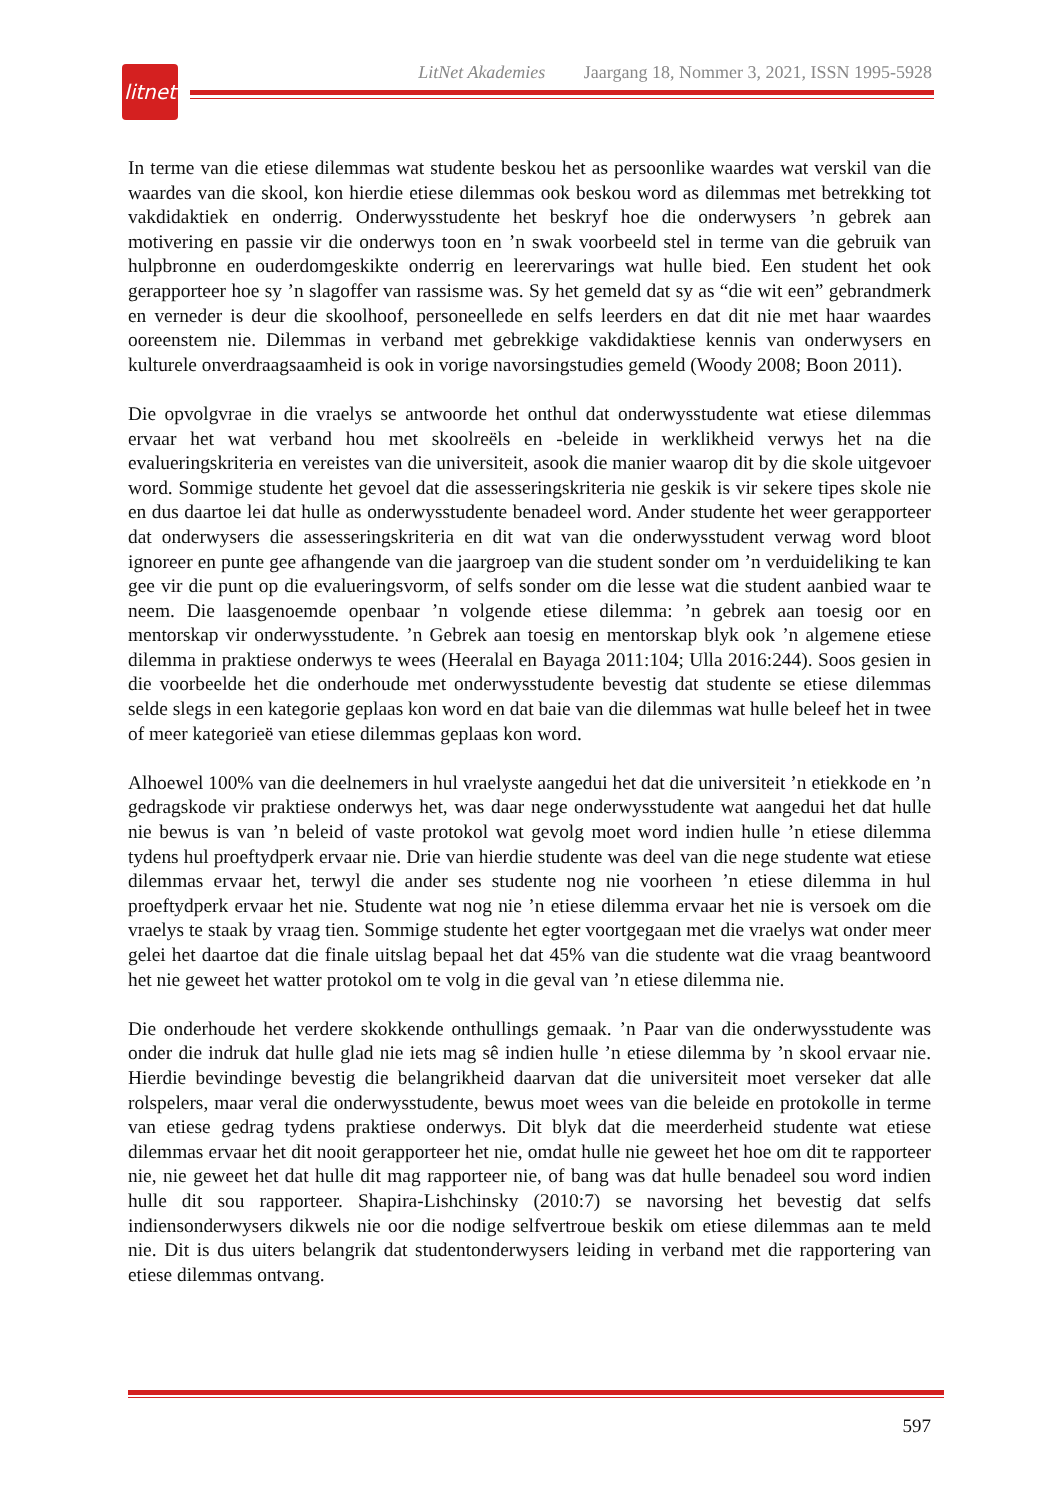litnet
LitNet Akademies Jaargang 18, Nommer 3, 2021, ISSN 1995-5928
In terme van die etiese dilemmas wat studente beskou het as persoonlike waardes wat verskil van die waardes van die skool, kon hierdie etiese dilemmas ook beskou word as dilemmas met betrekking tot vakdidaktiek en onderrig. Onderwysstudente het beskryf hoe die onderwysers ’n gebrek aan motivering en passie vir die onderwys toon en ’n swak voorbeeld stel in terme van die gebruik van hulpbronne en ouderdomgeskikte onderrig en leerervarings wat hulle bied. Een student het ook gerapporteer hoe sy ’n slagoffer van rassisme was. Sy het gemeld dat sy as “die wit een” gebrandmerk en verneder is deur die skoolhoof, personeellede en selfs leerders en dat dit nie met haar waardes ooreenstem nie. Dilemmas in verband met gebrekkige vakdidaktiese kennis van onderwysers en kulturele onverdraagsaamheid is ook in vorige navorsingstudies gemeld (Woody 2008; Boon 2011).
Die opvolgvrae in die vraelys se antwoorde het onthul dat onderwysstudente wat etiese dilemmas ervaar het wat verband hou met skoolreëls en -beleide in werklikheid verwys het na die evalueringskriteria en vereistes van die universiteit, asook die manier waarop dit by die skole uitgevoer word. Sommige studente het gevoel dat die assesseringskriteria nie geskik is vir sekere tipes skole nie en dus daartoe lei dat hulle as onderwysstudente benadeel word. Ander studente het weer gerapporteer dat onderwysers die assesseringskriteria en dit wat van die onderwysstudent verwag word bloot ignoreer en punte gee afhangende van die jaargroep van die student sonder om ’n verduideliking te kan gee vir die punt op die evalueringsvorm, of selfs sonder om die lesse wat die student aanbied waar te neem. Die laasgenoemde openbaar ’n volgende etiese dilemma: ’n gebrek aan toesig oor en mentorskap vir onderwysstudente. ’n Gebrek aan toesig en mentorskap blyk ook ’n algemene etiese dilemma in praktiese onderwys te wees (Heeralal en Bayaga 2011:104; Ulla 2016:244). Soos gesien in die voorbeelde het die onderhoude met onderwysstudente bevestig dat studente se etiese dilemmas selde slegs in een kategorie geplaas kon word en dat baie van die dilemmas wat hulle beleef het in twee of meer kategorieë van etiese dilemmas geplaas kon word.
Alhoewel 100% van die deelnemers in hul vraelyste aangedui het dat die universiteit ’n etiekkode en ’n gedragskode vir praktiese onderwys het, was daar nege onderwysstudente wat aangedui het dat hulle nie bewus is van ’n beleid of vaste protokol wat gevolg moet word indien hulle ’n etiese dilemma tydens hul proeftydperk ervaar nie. Drie van hierdie studente was deel van die nege studente wat etiese dilemmas ervaar het, terwyl die ander ses studente nog nie voorheen ’n etiese dilemma in hul proeftydperk ervaar het nie. Studente wat nog nie ’n etiese dilemma ervaar het nie is versoek om die vraelys te staak by vraag tien. Sommige studente het egter voortgegaan met die vraelys wat onder meer gelei het daartoe dat die finale uitslag bepaal het dat 45% van die studente wat die vraag beantwoord het nie geweet het watter protokol om te volg in die geval van ’n etiese dilemma nie.
Die onderhoude het verdere skokkende onthullings gemaak. ’n Paar van die onderwysstudente was onder die indruk dat hulle glad nie iets mag sê indien hulle ’n etiese dilemma by ’n skool ervaar nie. Hierdie bevindinge bevestig die belangrikheid daarvan dat die universiteit moet verseker dat alle rolspelers, maar veral die onderwysstudente, bewus moet wees van die beleide en protokolle in terme van etiese gedrag tydens praktiese onderwys. Dit blyk dat die meerderheid studente wat etiese dilemmas ervaar het dit nooit gerapporteer het nie, omdat hulle nie geweet het hoe om dit te rapporteer nie, nie geweet het dat hulle dit mag rapporteer nie, of bang was dat hulle benadeel sou word indien hulle dit sou rapporteer. Shapira-Lishchinsky (2010:7) se navorsing het bevestig dat selfs indiensonderwysers dikwels nie oor die nodige selfvertroue beskik om etiese dilemmas aan te meld nie. Dit is dus uiters belangrik dat studentonderwysers leiding in verband met die rapportering van etiese dilemmas ontvang.
597